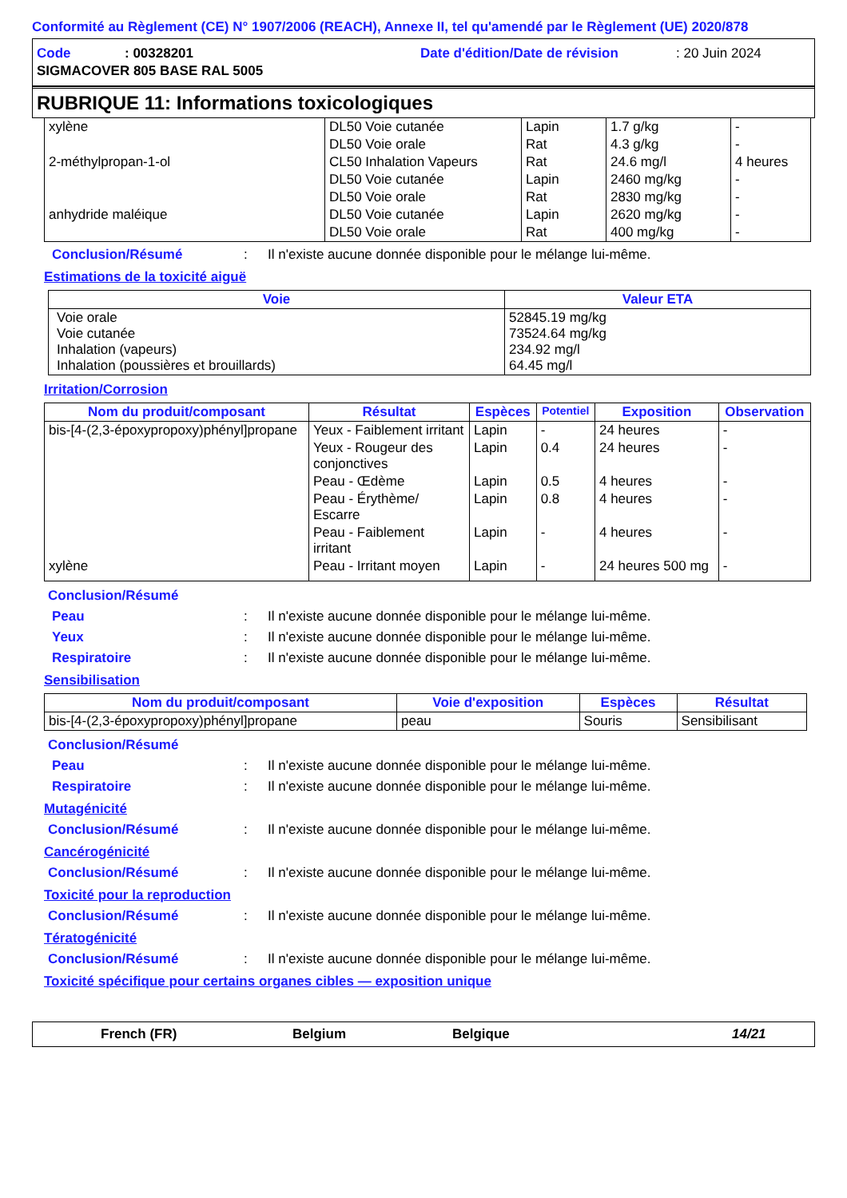Conformité au Règlement (CE) N° 1907/2006 (REACH), Annexe II, tel qu'amendé par le Règlement (UE) 2020/878
Code: 00328201 Date d'édition/Date de révision: 20 Juin 2024
SIGMACOVER 805 BASE RAL 5005
RUBRIQUE 11: Informations toxicologiques
| xylène | DL50 Voie cutanée | Lapin | 1.7 g/kg | - |
| | DL50 Voie orale | Rat | 4.3 g/kg | - |
| 2-méthylpropan-1-ol | CL50 Inhalation Vapeurs | Rat | 24.6 mg/l | 4 heures |
| | DL50 Voie cutanée | Lapin | 2460 mg/kg | - |
| | DL50 Voie orale | Rat | 2830 mg/kg | - |
| anhydride maléique | DL50 Voie cutanée | Lapin | 2620 mg/kg | - |
| | DL50 Voie orale | Rat | 400 mg/kg | - |
Conclusion/Résumé: Il n'existe aucune donnée disponible pour le mélange lui-même.
Estimations de la toxicité aiguë
| Voie | Valeur ETA |
| --- | --- |
| Voie orale Voie cutanée Inhalation (vapeurs) Inhalation (poussières et brouillards) | 52845.19 mg/kg 73524.64 mg/kg 234.92 mg/l 64.45 mg/l |
Irritation/Corrosion
| Nom du produit/composant | Résultat | Espèces | Potentiel | Exposition | Observation |
| --- | --- | --- | --- | --- | --- |
| bis-[4-(2,3-époxypropoxy)phényl]propane | Yeux - Faiblement irritant | Lapin | - | 24 heures | - |
| | Yeux - Rougeur des conjonctives | Lapin | 0.4 | 24 heures | - |
| | Peau - Œdème | Lapin | 0.5 | 4 heures | - |
| | Peau - Érythème/ Escarre | Lapin | 0.8 | 4 heures | - |
| | Peau - Faiblement irritant | Lapin | - | 4 heures | - |
| xylène | Peau - Irritant moyen | Lapin | - | 24 heures 500 mg | - |
Conclusion/Résumé
Peau: Il n'existe aucune donnée disponible pour le mélange lui-même.
Yeux: Il n'existe aucune donnée disponible pour le mélange lui-même.
Respiratoire: Il n'existe aucune donnée disponible pour le mélange lui-même.
Sensibilisation
| Nom du produit/composant | Voie d'exposition | Espèces | Résultat |
| --- | --- | --- | --- |
| bis-[4-(2,3-époxypropoxy)phényl]propane | peau | Souris | Sensibilisant |
Conclusion/Résumé
Peau: Il n'existe aucune donnée disponible pour le mélange lui-même.
Respiratoire: Il n'existe aucune donnée disponible pour le mélange lui-même.
Mutagénicité
Conclusion/Résumé: Il n'existe aucune donnée disponible pour le mélange lui-même.
Cancérogénicité
Conclusion/Résumé: Il n'existe aucune donnée disponible pour le mélange lui-même.
Toxicité pour la reproduction
Conclusion/Résumé: Il n'existe aucune donnée disponible pour le mélange lui-même.
Tératogénicité
Conclusion/Résumé: Il n'existe aucune donnée disponible pour le mélange lui-même.
Toxicité spécifique pour certains organes cibles — exposition unique
French (FR) Belgium Belgique 14/21